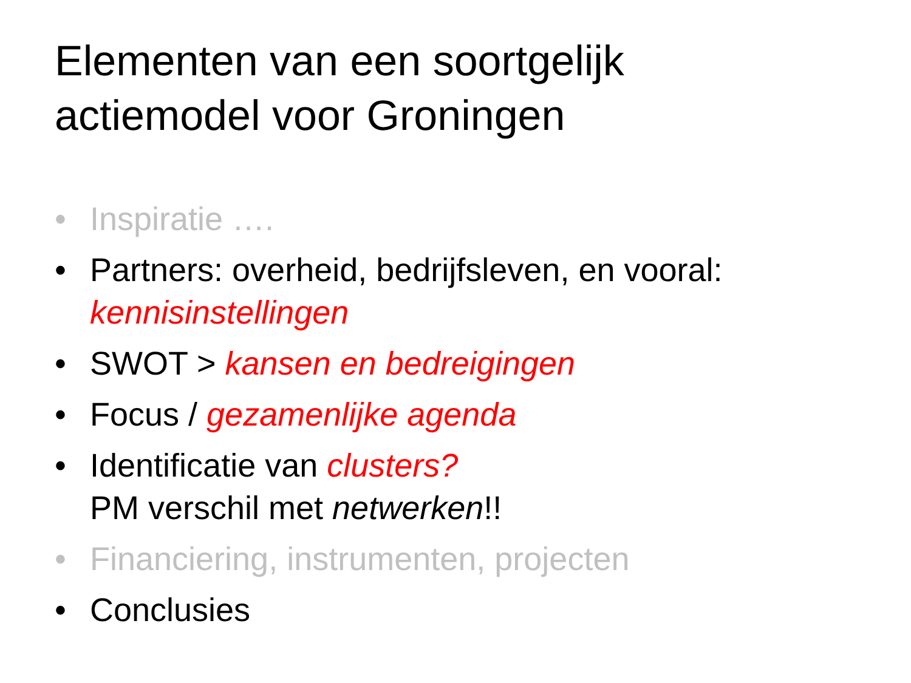Elementen van een soortgelijk
actiemodel voor Groningen
• Inspiratie ….
• Partners: overheid, bedrijfsleven, en vooral:
kennisinstellingen
• SWOT > kansen en bedreigingen
• Focus / gezamenlijke agenda
• Identificatie van clusters?
PM verschil met netwerken!!
• Financiering, instrumenten, projecten
• Conclusies